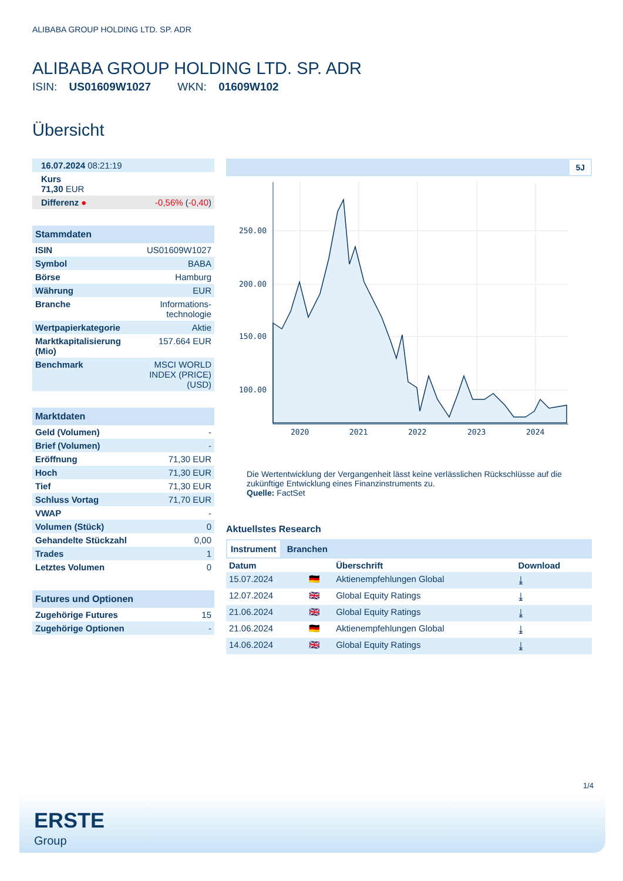ALIBABA GROUP HOLDING LTD. SP. ADR
ALIBABA GROUP HOLDING LTD. SP. ADR
ISIN: US01609W1027 WKN: 01609W102
Übersicht
| 16.07.2024 08:21:19 | |
| Kurs 71,30 EUR | |
| Differenz ● | -0,56% ( -0,40 ) |
| Stammdaten | |
| --- | --- |
| ISIN | US01609W1027 |
| Symbol | BABA |
| Börse | Hamburg |
| Währung | EUR |
| Branche | Informations- technologie |
| Wertpapierkategorie | Aktie |
| Marktkapitalisierung (Mio) | 157.664 EUR |
| Benchmark | MSCI WORLD INDEX (PRICE) (USD) |
| Marktdaten | |
| --- | --- |
| Geld (Volumen) | - |
| Brief (Volumen) | - |
| Eröffnung | 71,30 EUR |
| Hoch | 71,30 EUR |
| Tief | 71,30 EUR |
| Schluss Vortag | 71,70 EUR |
| VWAP | - |
| Volumen (Stück) | 0 |
| Gehandelte Stückzahl | 0,00 |
| Trades | 1 |
| Letztes Volumen | 0 |
| Futures und Optionen | |
| --- | --- |
| Zugehörige Futures | 15 |
| Zugehörige Optionen | - |
5J
250.00
200.00
150.00
100.00
2020
2021
2022
2023
2024
Die Wertentwicklung der Vergangenheit lässt keine verlässlichen Rückschlüsse auf die zukünftige Entwicklung eines Finanzinstruments zu.
Quelle: FactSet
Aktuellstes Research
Instrument Branchen
| Datum | | Überschrift | Download |
| --- | --- | --- | --- |
| 15.07.2024 | 🇩🇪 | Aktienempfehlungen Global | ⤓ |
| 12.07.2024 | 🇬🇧 | Global Equity Ratings | ⤓ |
| 21.06.2024 | 🇬🇧 | Global Equity Ratings | ⤓ |
| 21.06.2024 | 🇩🇪 | Aktienempfehlungen Global | ⤓ |
| 14.06.2024 | 🇬🇧 | Global Equity Ratings | ⤓ |
1/4
ERSTE
Group